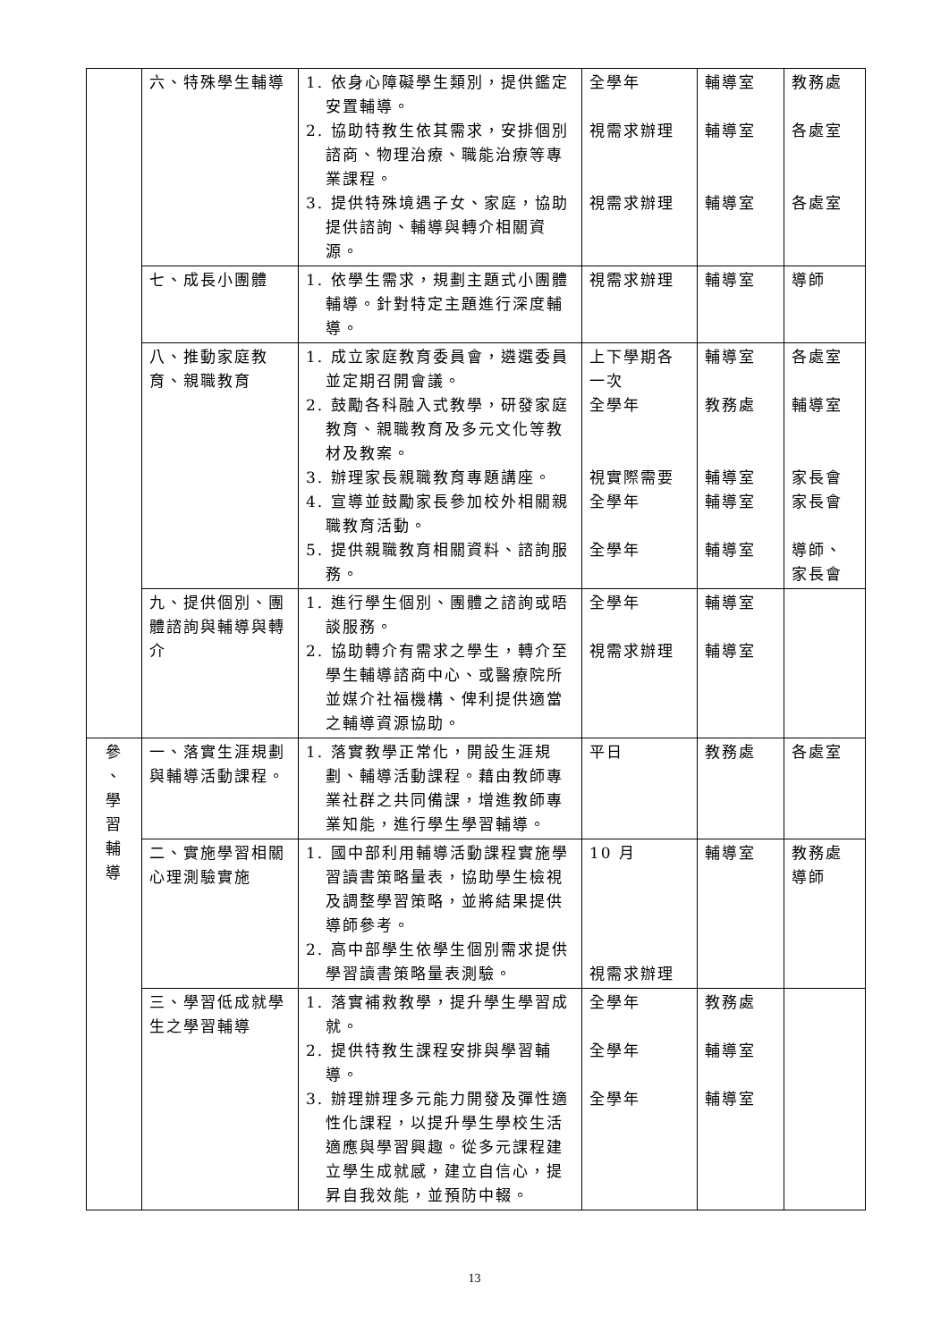| | 六、特殊學生輔導 | 1. 依身心障礙學生類別，提供鑑定安置輔導。 2. 協助特教生依其需求，安排個別諮商、物理治療、職能治療等專業課程。 3. 提供特殊境遇子女、家庭，協助提供諮詢、輔導與轉介相關資源。 | 全學年 視需求辦理 視需求辦理 | 輔導室 輔導室 輔導室 | 教務處 各處室 各處室 |
| | 七、成長小團體 | 1. 依學生需求，規劃主題式小團體輔導。針對特定主題進行深度輔導。 | 視需求辦理 | 輔導室 | 導師 |
| | 八、推動家庭教育、親職教育 | 1. 成立家庭教育委員會，遴選委員並定期召開會議。 2. 鼓勵各科融入式教學，研發家庭教育、親職教育及多元文化等教材及教案。 3. 辦理家長親職教育專題講座。 4. 宣導並鼓勵家長參加校外相關親職教育活動。 5. 提供親職教育相關資料、諮詢服務。 | 上下學期各一次 全學年 視實際需要 全學年 全學年 | 輔導室 教務處 輔導室 輔導室 輔導室 | 各處室 輔導室 家長會 家長會 導師、家長會 |
| | 九、提供個別、團體諮詢與輔導與轉介 | 1. 進行學生個別、團體之諮詢或晤談服務。 2. 協助轉介有需求之學生，轉介至學生輔導諮商中心、或醫療院所並媒介社福機構、俾利提供適當之輔導資源協助。 | 全學年 視需求辦理 | 輔導室 輔導室 | |
| 參 、 學 習 輔 導 | 一、落實生涯規劃與輔導活動課程。 | 1. 落實教學正常化，開設生涯規劃、輔導活動課程。藉由教師專業社群之共同備課，增進教師專業知能，進行學生學習輔導。 | 平日 | 教務處 | 各處室 |
| | 二、實施學習相關心理測驗實施 | 1. 國中部利用輔導活動課程實施學習讀書策略量表，協助學生檢視及調整學習策略，並將結果提供導師參考。 2. 高中部學生依學生個別需求提供學習讀書策略量表測驗。 | 10 月 視需求辦理 | 輔導室 | 教務處 導師 |
| | 三、學習低成就學生之學習輔導 | 1. 落實補救教學，提升學生學習成就。 2. 提供特教生課程安排與學習輔導。 3. 辦理辦理多元能力開發及彈性適性化課程，以提升學生學校生活適應與學習興趣。從多元課程建立學生成就感，建立自信心，提昇自我效能，並預防中輟。 | 全學年 全學年 全學年 | 教務處 輔導室 輔導室 | |
13